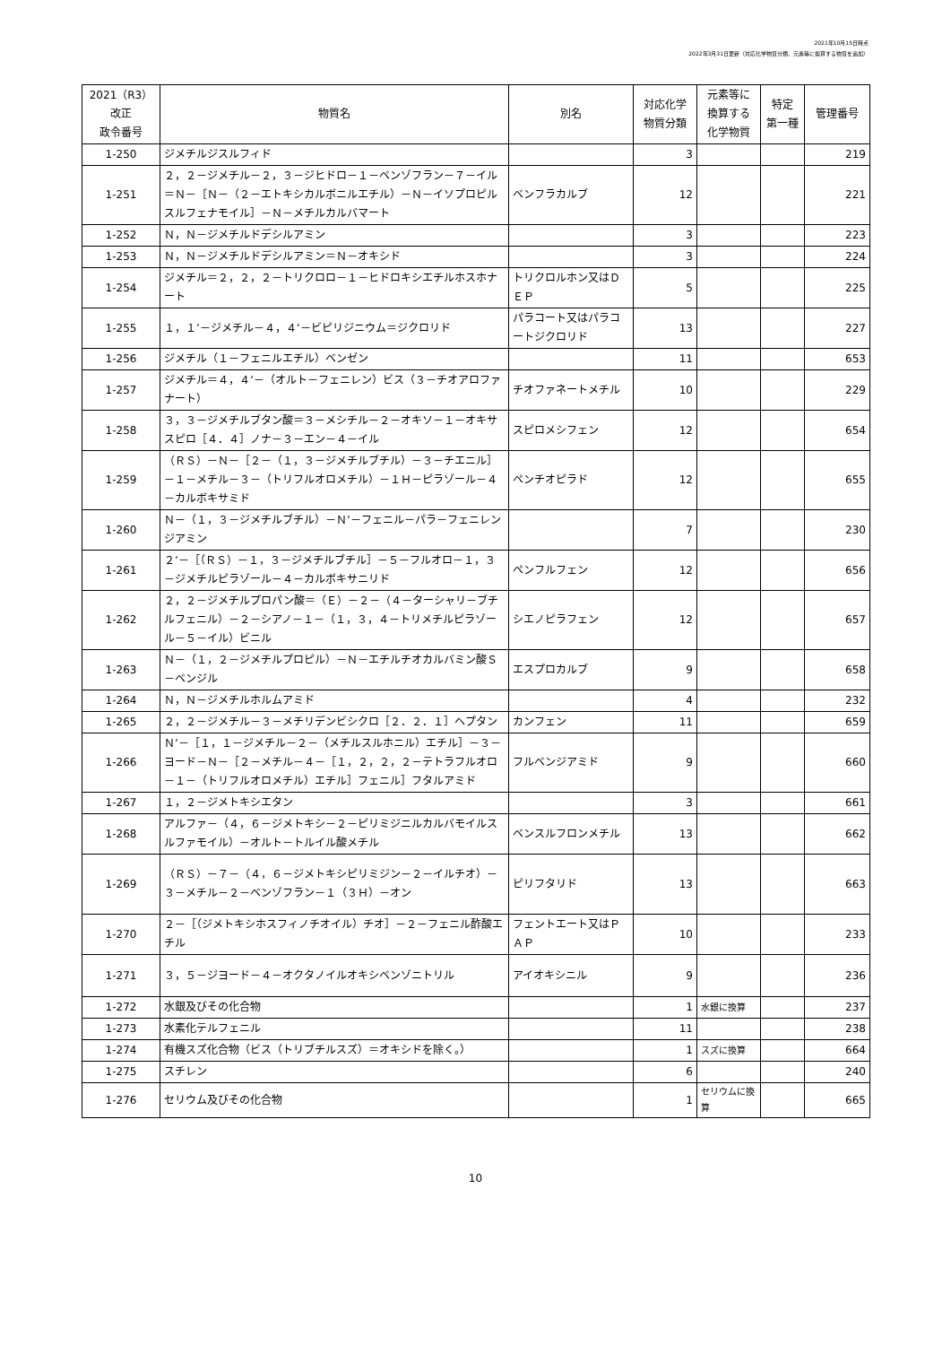2021年10月15日時点
2022年3月31日更新（対応化学物質分類、元素等に換算する物質を追加）
| 2021（R3） 改正 政令番号 | 物質名 | 別名 | 対応化学 物質分類 | 元素等に 換算する 化学物質 | 特定 第一種 | 管理番号 |
| --- | --- | --- | --- | --- | --- | --- |
| 1-250 | ジメチルジスルフィド | | 3 | | | 219 |
| 1-251 | ２，２－ジメチル－２，３－ジヒドロ－１－ベンゾフラン－７－イル＝Ｎ－［Ｎ－（２－エトキシカルボニルエチル）－Ｎ－イソプロピルスルフェナモイル］－Ｎ－メチルカルバマート | ベンフラカルブ | 12 | | | 221 |
| 1-252 | Ｎ，Ｎ－ジメチルドデシルアミン | | 3 | | | 223 |
| 1-253 | Ｎ，Ｎ－ジメチルドデシルアミン＝Ｎ－オキシド | | 3 | | | 224 |
| 1-254 | ジメチル＝２，２，２－トリクロロ－１－ヒドロキシエチルホスホナート | トリクロルホン又はＤＥＰ | 5 | | | 225 |
| 1-255 | １，１’－ジメチル－４，４’－ビピリジニウム＝ジクロリド | パラコート又はパラコートジクロリド | 13 | | | 227 |
| 1-256 | ジメチル（１－フェニルエチル）ベンゼン | | 11 | | | 653 |
| 1-257 | ジメチル＝４，４’－（オルト－フェニレン）ビス（３－チオアロファナート） | チオファネートメチル | 10 | | | 229 |
| 1-258 | ３，３－ジメチルブタン酸＝３－メシチル－２－オキソ－１－オキサスピロ［４．４］ノナ－３－エン－４－イル | スピロメシフェン | 12 | | | 654 |
| 1-259 | （ＲＳ）－Ｎ－［２－（１，３－ジメチルブチル）－３－チエニル］－１－メチル－３－（トリフルオロメチル）－１Ｈ－ピラゾール－４－カルボキサミド | ペンチオピラド | 12 | | | 655 |
| 1-260 | Ｎ－（１，３－ジメチルブチル）－Ｎ’－フェニル－パラ－フェニレンジアミン | | 7 | | | 230 |
| 1-261 | ２’－［（ＲＳ）－１，３－ジメチルブチル］－５－フルオロ－１，３－ジメチルピラゾール－４－カルボキサニリド | ペンフルフェン | 12 | | | 656 |
| 1-262 | ２，２－ジメチルプロパン酸＝（Ｅ）－２－（４－ターシャリ－ブチルフェニル）－２－シアノ－１－（１，３，４－トリメチルピラゾール－５－イル）ビニル | シエノピラフェン | 12 | | | 657 |
| 1-263 | Ｎ－（１，２－ジメチルプロピル）－Ｎ－エチルチオカルバミン酸Ｓ－ベンジル | エスプロカルブ | 9 | | | 658 |
| 1-264 | Ｎ，Ｎ－ジメチルホルムアミド | | 4 | | | 232 |
| 1-265 | ２，２－ジメチル－３－メチリデンビシクロ［２．２．１］ヘプタン | カンフェン | 11 | | | 659 |
| 1-266 | Ｎ’－［１，１－ジメチル－２－（メチルスルホニル）エチル］－３－ヨード－Ｎ－［２－メチル－４－［１，２，２，２－テトラフルオロ－１－（トリフルオロメチル）エチル］フェニル］フタルアミド | フルベンジアミド | 9 | | | 660 |
| 1-267 | １，２－ジメトキシエタン | | 3 | | | 661 |
| 1-268 | アルファ－（４，６－ジメトキシ－２－ピリミジニルカルバモイルスルファモイル）－オルト－トルイル酸メチル | ベンスルフロンメチル | 13 | | | 662 |
| 1-269 | （ＲＳ）－７－（４，６－ジメトキシピリミジン－２－イルチオ）－３－メチル－２－ベンゾフラン－１（３Ｈ）－オン | ピリフタリド | 13 | | | 663 |
| 1-270 | ２－［（ジメトキシホスフィノチオイル）チオ］－２－フェニル酢酸エチル | フェントエート又はＰＡＰ | 10 | | | 233 |
| 1-271 | ３，５－ジヨード－４－オクタノイルオキシベンゾニトリル | アイオキシニル | 9 | | | 236 |
| 1-272 | 水銀及びその化合物 | | 1 | 水銀に換算 | | 237 |
| 1-273 | 水素化テルフェニル | | 11 | | | 238 |
| 1-274 | 有機スズ化合物（ビス（トリブチルスズ）＝オキシドを除く。） | | 1 | スズに換算 | | 664 |
| 1-275 | スチレン | | 6 | | | 240 |
| 1-276 | セリウム及びその化合物 | | 1 | セリウムに換算 | | 665 |
10